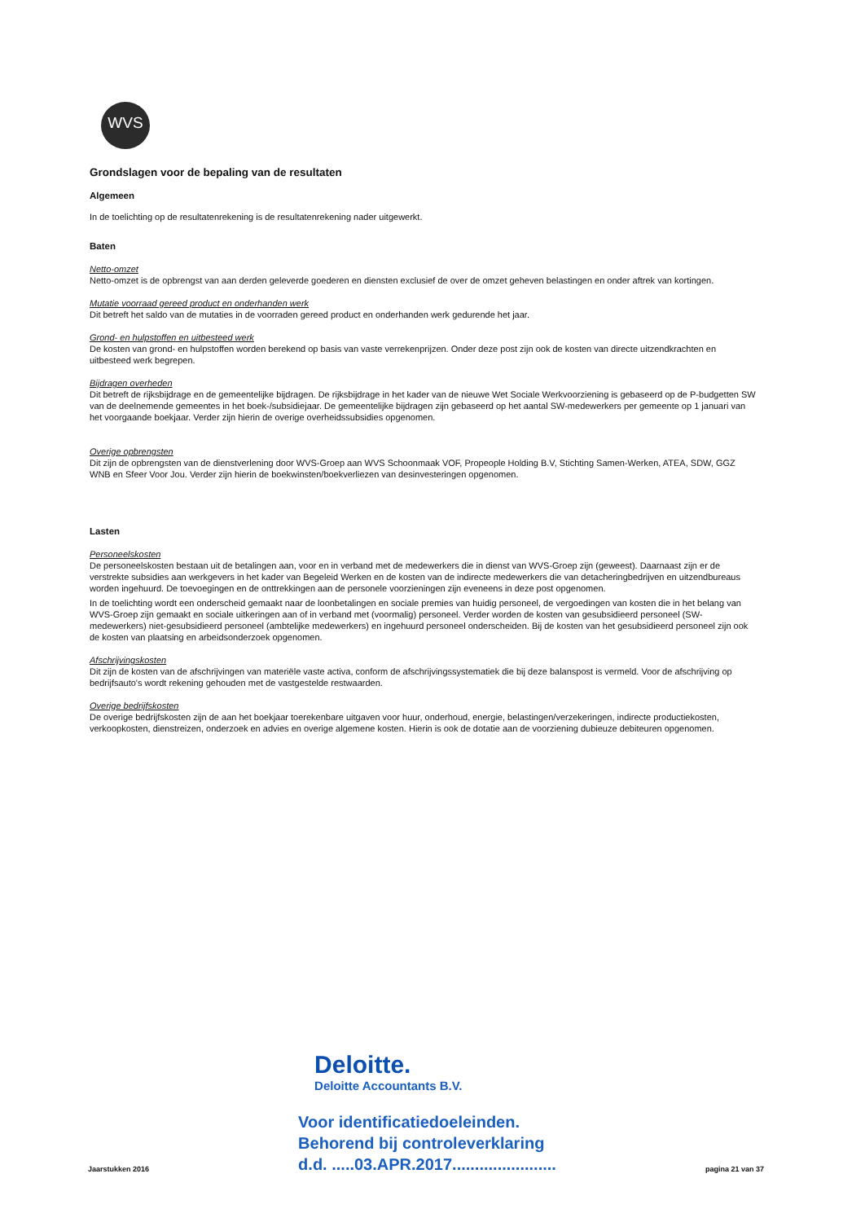WVS
Grondslagen voor de bepaling van de resultaten
Algemeen
In de toelichting op de resultatenrekening is de resultatenrekening nader uitgewerkt.
Baten
Netto-omzet
Netto-omzet is de opbrengst van aan derden geleverde goederen en diensten exclusief de over de omzet geheven belastingen en onder aftrek van kortingen.
Mutatie voorraad gereed product en onderhanden werk
Dit betreft het saldo van de mutaties in de voorraden gereed product en onderhanden werk gedurende het jaar.
Grond- en hulpstoffen en uitbesteed werk
De kosten van grond- en hulpstoffen worden berekend op basis van vaste verrekenprijzen. Onder deze post zijn ook de kosten van directe uitzendkrachten en uitbesteed werk begrepen.
Bijdragen overheden
Dit betreft de rijksbijdrage en de gemeentelijke bijdragen. De rijksbijdrage in het kader van de nieuwe Wet Sociale Werkvoorziening is gebaseerd op de P-budgetten SW van de deelnemende gemeentes in het boek-/subsidiejaar. De gemeentelijke bijdragen zijn gebaseerd op het aantal SW-medewerkers per gemeente op 1 januari van het voorgaande boekjaar. Verder zijn hierin de overige overheidssubsidies opgenomen.
Overige opbrengsten
Dit zijn de opbrengsten van de dienstverlening door WVS-Groep aan WVS Schoonmaak VOF, Propeople Holding B.V, Stichting Samen-Werken, ATEA, SDW, GGZ WNB en Sfeer Voor Jou. Verder zijn hierin de boekwinsten/boekverliezen van desinvesteringen opgenomen.
Lasten
Personeelskosten
De personeelskosten bestaan uit de betalingen aan, voor en in verband met de medewerkers die in dienst van WVS-Groep zijn (geweest). Daarnaast zijn er de verstrekte subsidies aan werkgevers in het kader van Begeleid Werken en de kosten van de indirecte medewerkers die van detacheringbedrijven en uitzendbureaus worden ingehuurd. De toevoegingen en de onttrekkingen aan de personele voorzieningen zijn eveneens in deze post opgenomen.
In de toelichting wordt een onderscheid gemaakt naar de loonbetalingen en sociale premies van huidig personeel, de vergoedingen van kosten die in het belang van WVS-Groep zijn gemaakt en sociale uitkeringen aan of in verband met (voormalig) personeel. Verder worden de kosten van gesubsidieerd personeel (SW-medewerkers) niet-gesubsidieerd personeel (ambtelijke medewerkers) en ingehuurd personeel onderscheiden. Bij de kosten van het gesubsidieerd personeel zijn ook de kosten van plaatsing en arbeidsonderzoek opgenomen.
Afschrijvingskosten
Dit zijn de kosten van de afschrijvingen van materiële vaste activa, conform de afschrijvingssystematiek die bij deze balanspost is vermeld. Voor de afschrijving op bedrijfsauto's wordt rekening gehouden met de vastgestelde restwaarden.
Overige bedrijfskosten
De overige bedrijfskosten zijn de aan het boekjaar toerekenbare uitgaven voor huur, onderhoud, energie, belastingen/verzekeringen, indirecte productiekosten, verkoopkosten, dienstreizen, onderzoek en advies en overige algemene kosten. Hierin is ook de dotatie aan de voorziening dubieuze debiteuren opgenomen.
Jaarstukken 2016
Deloitte.
Deloitte Accountants B.V.
Voor identificatiedoeleinden.
Behorend bij controleverklaring
d.d. .....03.APR.2017.......................
pagina 21 van 37